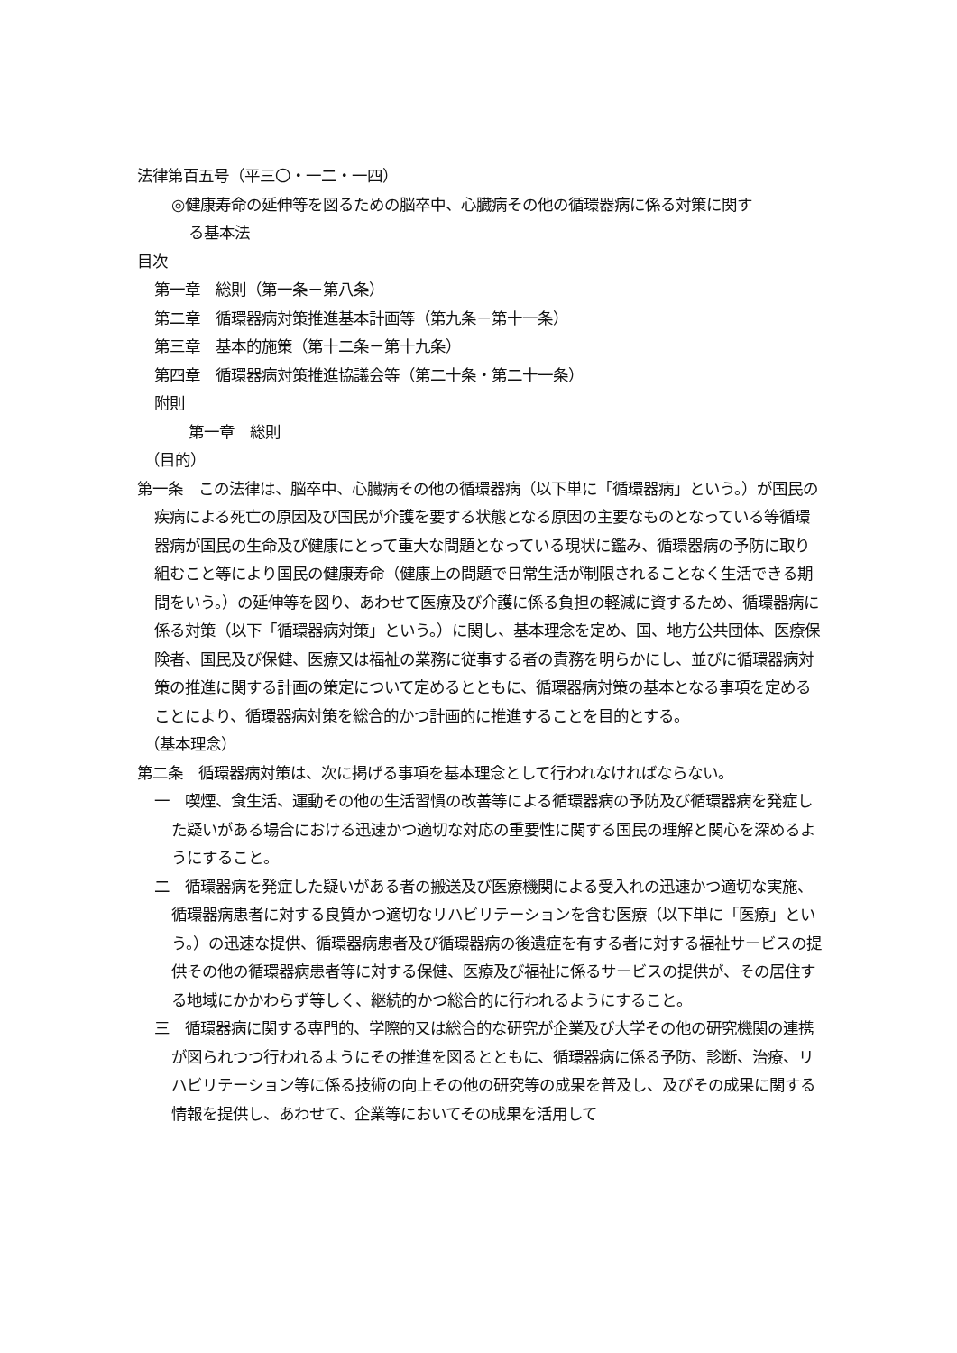法律第百五号（平三〇・一二・一四）
◎健康寿命の延伸等を図るための脳卒中、心臓病その他の循環器病に係る対策に関す
る基本法
目次
第一章　総則（第一条－第八条）
第二章　循環器病対策推進基本計画等（第九条－第十一条）
第三章　基本的施策（第十二条－第十九条）
第四章　循環器病対策推進協議会等（第二十条・第二十一条）
附則
第一章　総則
（目的）
第一条　この法律は、脳卒中、心臓病その他の循環器病（以下単に「循環器病」という。）が国民の疾病による死亡の原因及び国民が介護を要する状態となる原因の主要なものとなっている等循環器病が国民の生命及び健康にとって重大な問題となっている現状に鑑み、循環器病の予防に取り組むこと等により国民の健康寿命（健康上の問題で日常生活が制限されることなく生活できる期間をいう。）の延伸等を図り、あわせて医療及び介護に係る負担の軽減に資するため、循環器病に係る対策（以下「循環器病対策」という。）に関し、基本理念を定め、国、地方公共団体、医療保険者、国民及び保健、医療又は福祉の業務に従事する者の責務を明らかにし、並びに循環器病対策の推進に関する計画の策定について定めるとともに、循環器病対策の基本となる事項を定めることにより、循環器病対策を総合的かつ計画的に推進することを目的とする。
（基本理念）
第二条　循環器病対策は、次に掲げる事項を基本理念として行われなければならない。
一　喫煙、食生活、運動その他の生活習慣の改善等による循環器病の予防及び循環器病を発症した疑いがある場合における迅速かつ適切な対応の重要性に関する国民の理解と関心を深めるようにすること。
二　循環器病を発症した疑いがある者の搬送及び医療機関による受入れの迅速かつ適切な実施、循環器病患者に対する良質かつ適切なリハビリテーションを含む医療（以下単に「医療」という。）の迅速な提供、循環器病患者及び循環器病の後遺症を有する者に対する福祉サービスの提供その他の循環器病患者等に対する保健、医療及び福祉に係るサービスの提供が、その居住する地域にかかわらず等しく、継続的かつ総合的に行われるようにすること。
三　循環器病に関する専門的、学際的又は総合的な研究が企業及び大学その他の研究機関の連携が図られつつ行われるようにその推進を図るとともに、循環器病に係る予防、診断、治療、リハビリテーション等に係る技術の向上その他の研究等の成果を普及し、及びその成果に関する情報を提供し、あわせて、企業等においてその成果を活用して